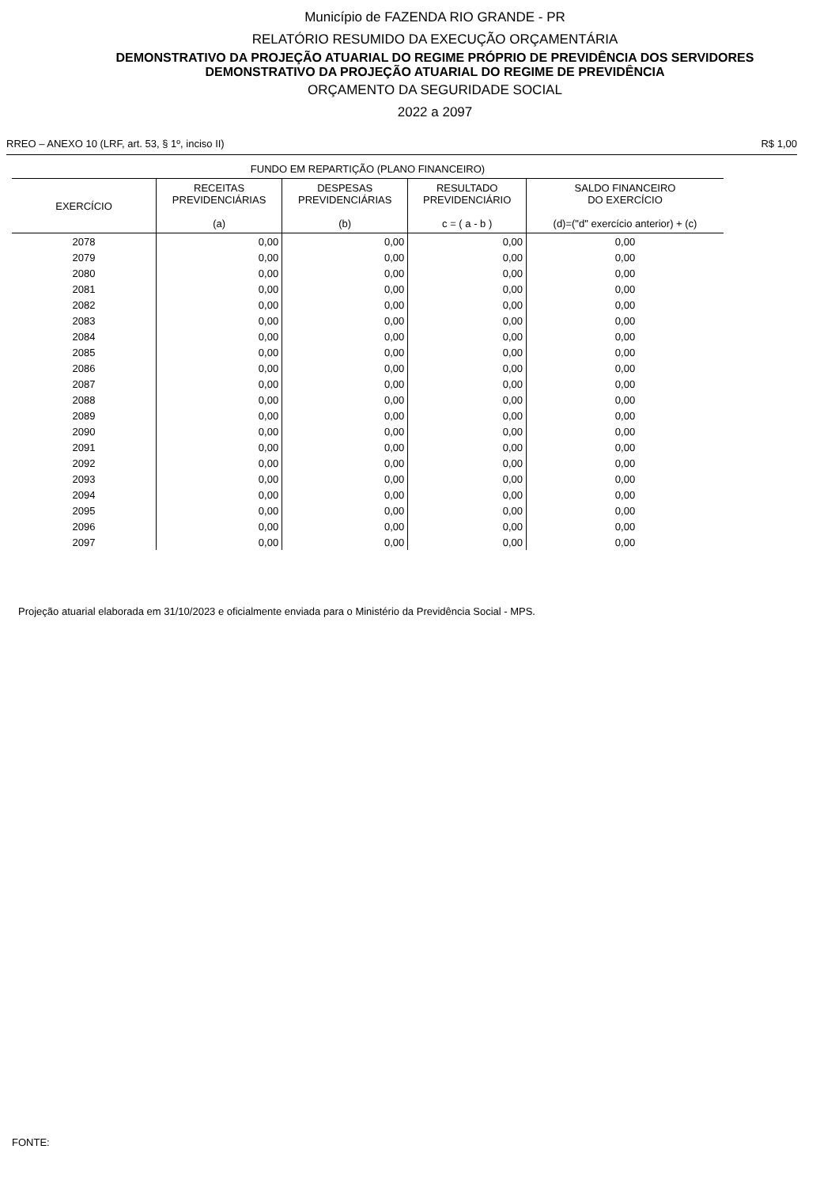Município de FAZENDA RIO GRANDE - PR
RELATÓRIO RESUMIDO DA EXECUÇÃO ORÇAMENTÁRIA
DEMONSTRATIVO DA PROJEÇÃO ATUARIAL DO REGIME PRÓPRIO DE PREVIDÊNCIA DOS SERVIDORES
DEMONSTRATIVO DA PROJEÇÃO ATUARIAL DO REGIME DE PREVIDÊNCIA
ORÇAMENTO DA SEGURIDADE SOCIAL
2022 a 2097
RREO – ANEXO 10 (LRF, art. 53, § 1º, inciso II) R$ 1,00
| FUNDO EM REPARTIÇÃO (PLANO FINANCEIRO) | | | | |
| --- | --- | --- | --- | --- |
| EXERCÍCIO | RECEITAS PREVIDENCIÁRIAS (a) | DESPESAS PREVIDENCIÁRIAS (b) | RESULTADO PREVIDENCIÁRIO c = ( a - b ) | SALDO FINANCEIRO DO EXERCÍCIO (d)=("d" exercício anterior) + (c) |
| 2078 | 0,00 | 0,00 | 0,00 | 0,00 |
| 2079 | 0,00 | 0,00 | 0,00 | 0,00 |
| 2080 | 0,00 | 0,00 | 0,00 | 0,00 |
| 2081 | 0,00 | 0,00 | 0,00 | 0,00 |
| 2082 | 0,00 | 0,00 | 0,00 | 0,00 |
| 2083 | 0,00 | 0,00 | 0,00 | 0,00 |
| 2084 | 0,00 | 0,00 | 0,00 | 0,00 |
| 2085 | 0,00 | 0,00 | 0,00 | 0,00 |
| 2086 | 0,00 | 0,00 | 0,00 | 0,00 |
| 2087 | 0,00 | 0,00 | 0,00 | 0,00 |
| 2088 | 0,00 | 0,00 | 0,00 | 0,00 |
| 2089 | 0,00 | 0,00 | 0,00 | 0,00 |
| 2090 | 0,00 | 0,00 | 0,00 | 0,00 |
| 2091 | 0,00 | 0,00 | 0,00 | 0,00 |
| 2092 | 0,00 | 0,00 | 0,00 | 0,00 |
| 2093 | 0,00 | 0,00 | 0,00 | 0,00 |
| 2094 | 0,00 | 0,00 | 0,00 | 0,00 |
| 2095 | 0,00 | 0,00 | 0,00 | 0,00 |
| 2096 | 0,00 | 0,00 | 0,00 | 0,00 |
| 2097 | 0,00 | 0,00 | 0,00 | 0,00 |
Projeção atuarial elaborada em 31/10/2023 e oficialmente enviada para o Ministério da Previdência Social - MPS.
FONTE: